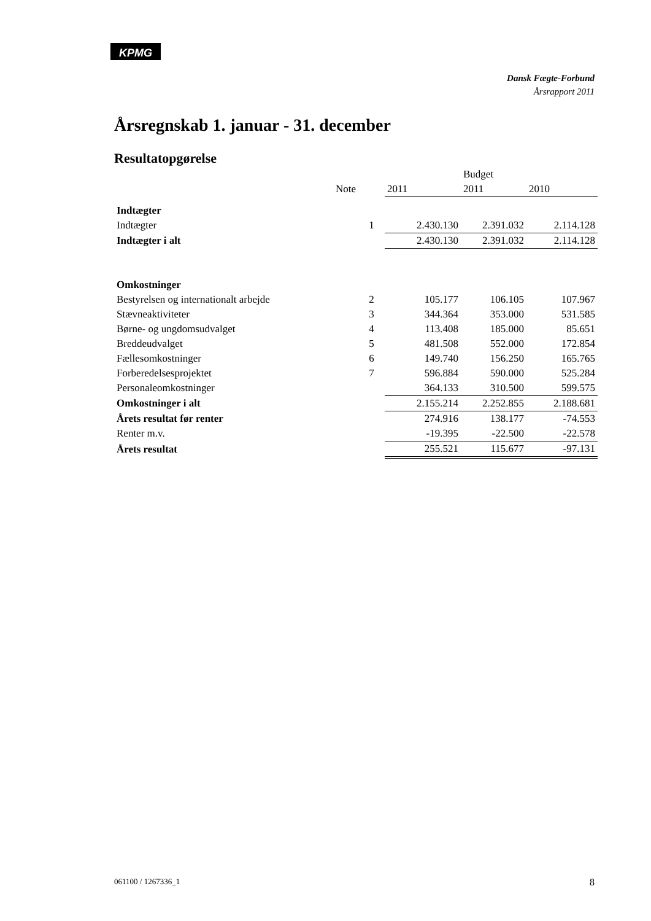KPMG
Dansk Fægte-Forbund
Årsrapport 2011
Årsregnskab 1. januar - 31. december
Resultatopgørelse
| | | | Budget | |
| Note | | 2011 | 2011 | 2010 |
| Indtægter | | | | |
| Indtægter | 1 | 2.430.130 | 2.391.032 | 2.114.128 |
| Indtægter i alt | | 2.430.130 | 2.391.032 | 2.114.128 |
| Omkostninger | | | | |
| Bestyrelsen og internationalt arbejde | 2 | 105.177 | 106.105 | 107.967 |
| Stævneaktiviteter | 3 | 344.364 | 353.000 | 531.585 |
| Børne- og ungdomsudvalget | 4 | 113.408 | 185.000 | 85.651 |
| Breddeudvalget | 5 | 481.508 | 552.000 | 172.854 |
| Fællesomkostninger | 6 | 149.740 | 156.250 | 165.765 |
| Forberedelsesprojektet | 7 | 596.884 | 590.000 | 525.284 |
| Personaleomkostninger | | 364.133 | 310.500 | 599.575 |
| Omkostninger i alt | | 2.155.214 | 2.252.855 | 2.188.681 |
| Årets resultat før renter | | 274.916 | 138.177 | -74.553 |
| Renter m.v. | | -19.395 | -22.500 | -22.578 |
| Årets resultat | | 255.521 | 115.677 | -97.131 |
061100 / 1267336_1 8